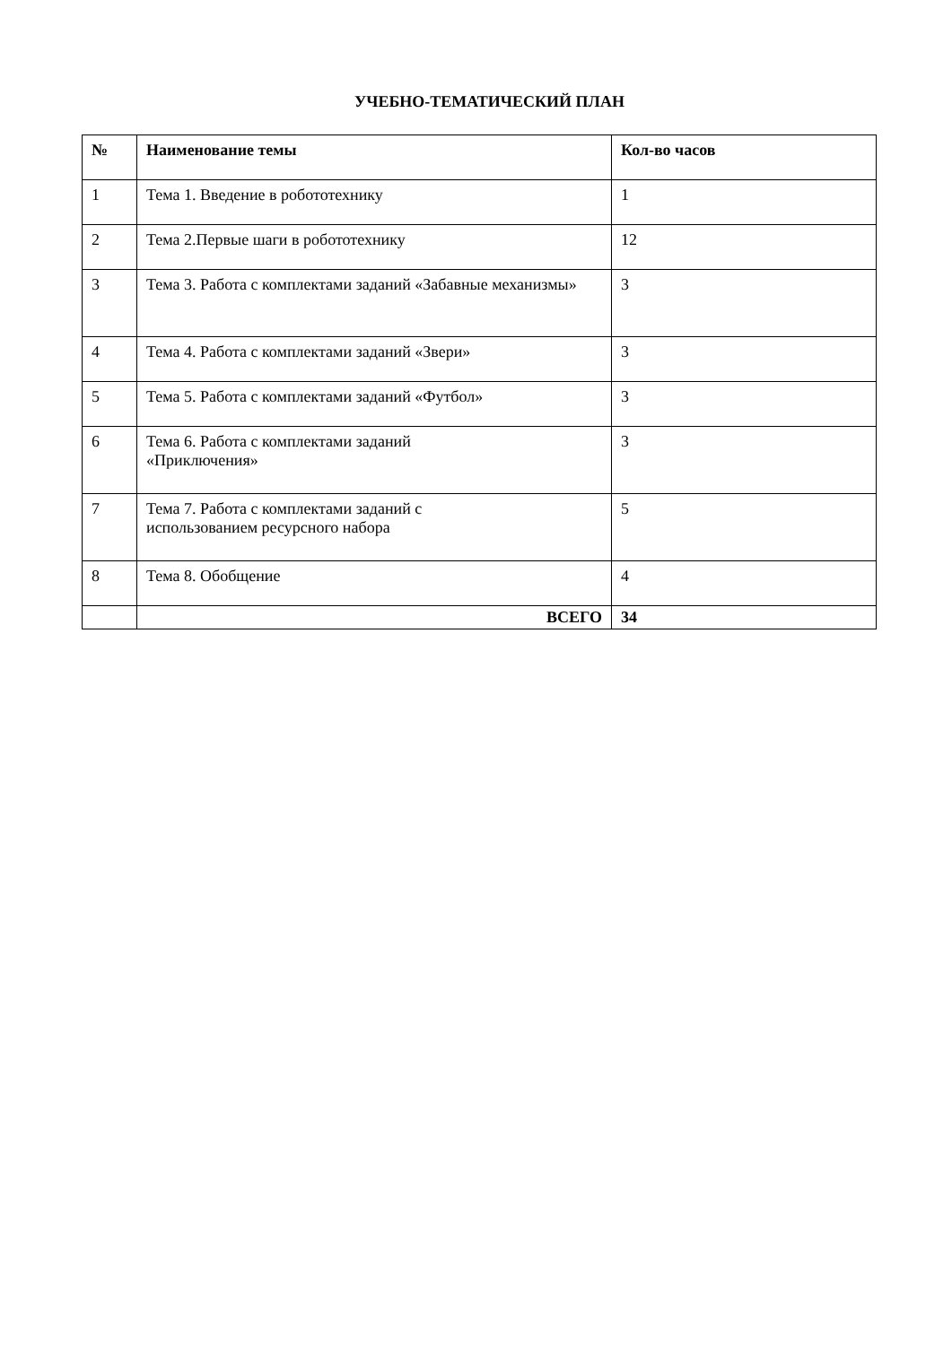УЧЕБНО-ТЕМАТИЧЕСКИЙ ПЛАН
| № | Наименование темы | Кол-во часов |
| --- | --- | --- |
| 1 | Тема 1. Введение в робототехнику | 1 |
| 2 | Тема 2.Первые шаги в робототехнику | 12 |
| 3 | Тема 3. Работа с комплектами заданий «Забавные механизмы» | 3 |
| 4 | Тема 4. Работа с комплектами заданий «Звери» | 3 |
| 5 | Тема 5. Работа с комплектами заданий «Футбол» | 3 |
| 6 | Тема 6. Работа с комплектами заданий «Приключения» | 3 |
| 7 | Тема 7. Работа с комплектами заданий с использованием ресурсного набора | 5 |
| 8 | Тема 8. Обобщение | 4 |
| | ВСЕГО | 34 |